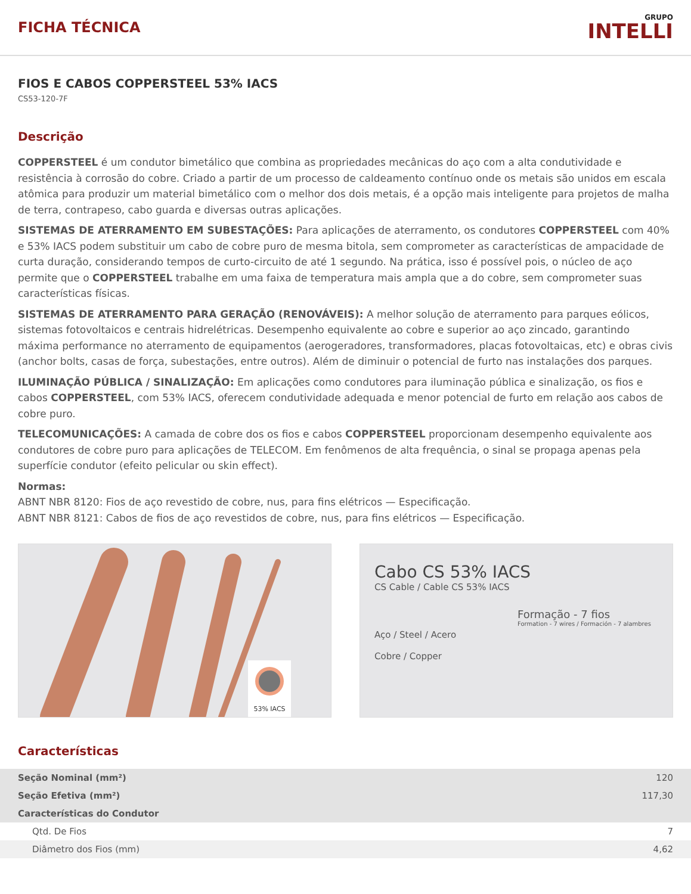FICHA TÉCNICA
GRUPO
INTELLI
FIOS E CABOS COPPERSTEEL 53% IACS
CS53-120-7F
Descrição
COPPERSTEEL é um condutor bimetálico que combina as propriedades mecânicas do aço com a alta condutividade e resistência à corrosão do cobre. Criado a partir de um processo de caldeamento contínuo onde os metais são unidos em escala atômica para produzir um material bimetálico com o melhor dos dois metais, é a opção mais inteligente para projetos de malha de terra, contrapeso, cabo guarda e diversas outras aplicações.
SISTEMAS DE ATERRAMENTO EM SUBESTAÇÕES: Para aplicações de aterramento, os condutores COPPERSTEEL com 40% e 53% IACS podem substituir um cabo de cobre puro de mesma bitola, sem comprometer as características de ampacidade de curta duração, considerando tempos de curto-circuito de até 1 segundo. Na prática, isso é possível pois, o núcleo de aço permite que o COPPERSTEEL trabalhe em uma faixa de temperatura mais ampla que a do cobre, sem comprometer suas características físicas.
SISTEMAS DE ATERRAMENTO PARA GERAÇÃO (RENOVÁVEIS): A melhor solução de aterramento para parques eólicos, sistemas fotovoltaicos e centrais hidrelétricas. Desempenho equivalente ao cobre e superior ao aço zincado, garantindo máxima performance no aterramento de equipamentos (aerogeradores, transformadores, placas fotovoltaicas, etc) e obras civis (anchor bolts, casas de força, subestações, entre outros). Além de diminuir o potencial de furto nas instalações dos parques.
ILUMINAÇÃO PÚBLICA / SINALIZAÇÃO: Em aplicações como condutores para iluminação pública e sinalização, os fios e cabos COPPERSTEEL, com 53% IACS, oferecem condutividade adequada e menor potencial de furto em relação aos cabos de cobre puro.
TELECOMUNICAÇÕES: A camada de cobre dos os fios e cabos COPPERSTEEL proporcionam desempenho equivalente aos condutores de cobre puro para aplicações de TELECOM. Em fenômenos de alta frequência, o sinal se propaga apenas pela superfície condutor (efeito pelicular ou skin effect).
Normas:
ABNT NBR 8120: Fios de aço revestido de cobre, nus, para fins elétricos — Especificação.
ABNT NBR 8121: Cabos de fios de aço revestidos de cobre, nus, para fins elétricos — Especificação.
53% IACS
Cabo CS 53% IACS
CS Cable / Cable CS 53% IACS
Aço / Steel / Acero
Cobre / Copper
Formação - 7 fios
Formation - 7 wires / Formación - 7 alambres
Características
| Seção Nominal (mm²) | 120 |
| Seção Efetiva (mm²) | 117,30 |
| Características do Condutor | |
| Qtd. De Fios | 7 |
| Diâmetro dos Fios (mm) | 4,62 |